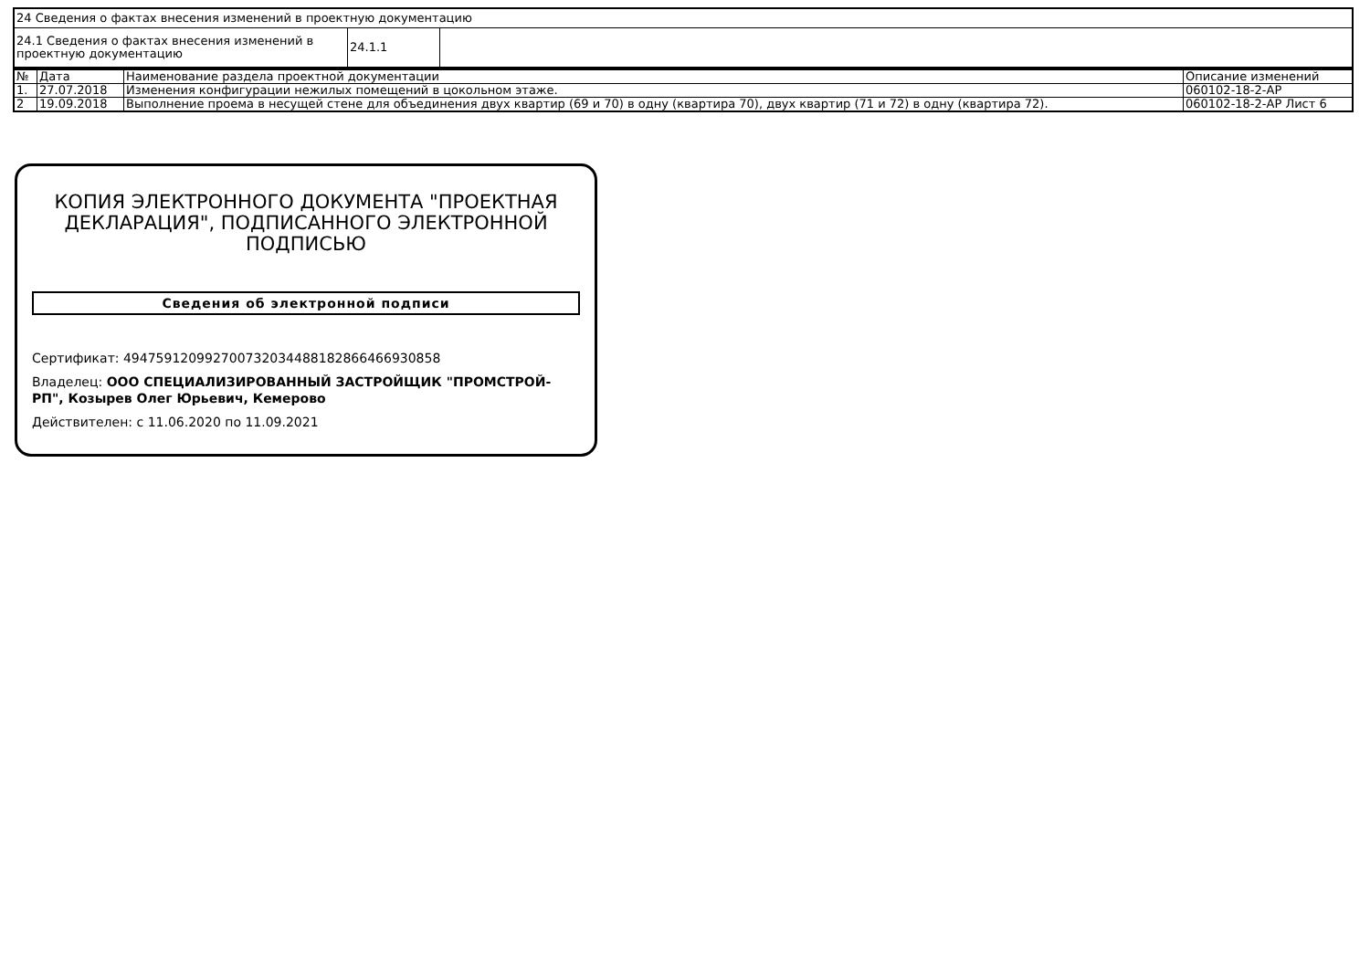| 24 Сведения о фактах внесения изменений в проектную документацию | | |
| 24.1 Сведения о фактах внесения изменений в проектную документацию | 24.1.1 | |
| № | Дата | Наименование раздела проектной документации | Описание изменений |
| --- | --- | --- | --- |
| 1. | 27.07.2018 | Изменения конфигурации нежилых помещений в цокольном этаже. | 060102-18-2-АР |
| 2 | 19.09.2018 | Выполнение проема в несущей стене для объединения двух квартир (69 и 70) в одну (квартира 70), двух квартир (71 и 72) в одну (квартира 72). | 060102-18-2-АР Лист 6 |
КОПИЯ ЭЛЕКТРОННОГО ДОКУМЕНТА "ПРОЕКТНАЯ ДЕКЛАРАЦИЯ", ПОДПИСАННОГО ЭЛЕКТРОННОЙ ПОДПИСЬЮ
Сведения об электронной подписи
Сертификат: 494759120992700732034488182866466930858
Владелец: ООО СПЕЦИАЛИЗИРОВАННЫЙ ЗАСТРОЙЩИК "ПРОМСТРОЙ-РП", Козырев Олег Юрьевич, Кемерово
Действителен: с 11.06.2020 по 11.09.2021